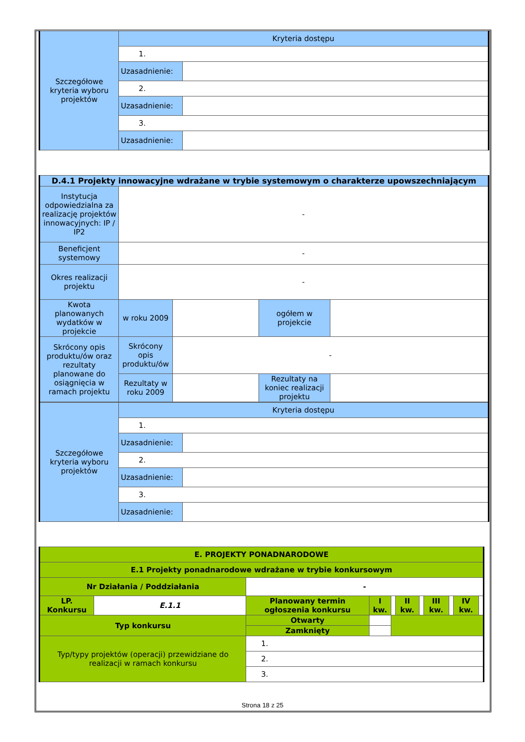| Szczegółowe kryteria wyboru projektów | Kryteria dostępu | |
| | 1. | |
| | Uzasadnienie: | |
| | 2. | |
| | Uzasadnienie: | |
| | 3. | |
| | Uzasadnienie: | |
| D.4.1 Projekty innowacyjne wdrażane w trybie systemowym o charakterze upowszechniającym | | | | |
| Instytucja odpowiedzialna za realizację projektów innowacyjnych: IP / IP2 | - | | | |
| Beneficjent systemowy | - | | | |
| Okres realizacji projektu | - | | | |
| Kwota planowanych wydatków w projekcie | w roku 2009 | | ogółem w projekcie | |
| Skrócony opis produktu/ów oraz rezultaty planowane do osiągnięcia w ramach projektu | Skrócony opis produktu/ów | - | | |
| | Rezultaty w roku 2009 | | Rezultaty na koniec realizacji projektu | |
| Szczegółowe kryteria wyboru projektów | Kryteria dostępu | |
| | 1. | |
| | Uzasadnienie: | |
| | 2. | |
| | Uzasadnienie: | |
| | 3. | |
| | Uzasadnienie: | |
| E. PROJEKTY PONADNARODOWE | | | | | | | | | | |
| E.1 Projekty ponadnarodowe wdrażane w trybie konkursowym | | | | | | | | | | |
| Nr Działania / Poddziałania | | - | | | | | | | | |
| LP. Konkursu | E.1.1 | Planowany termin ogłoszenia konkursu | I kw. | | II kw. | | III kw. | | IV kw. | |
| Typ konkursu | | Otwarty | | | | | | | | |
| | | Zamknięty | | | | | | | | |
| Typ/typy projektów (operacji) przewidziane do realizacji w ramach konkursu | | 1. | | | | | | | | |
| | | 2. | | | | | | | | |
| | | 3. | | | | | | | | |
Strona 18 z 25